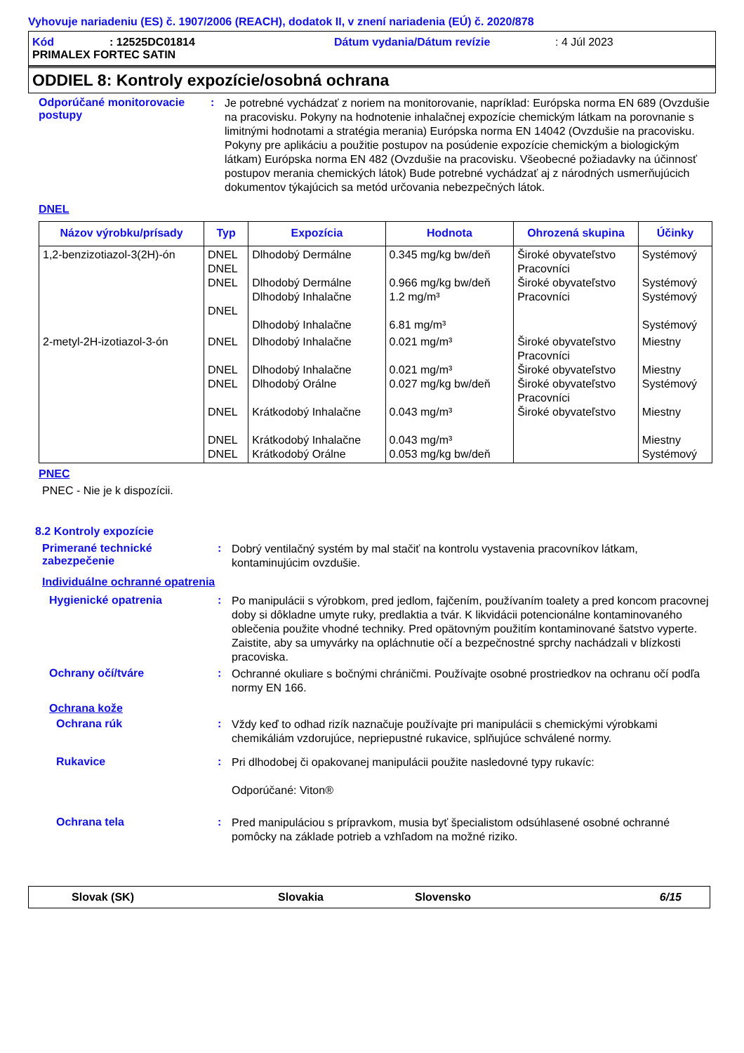Vyhovuje nariadeniu (ES) č. 1907/2006 (REACH), dodatok II, v znení nariadenia (EÚ) č. 2020/878
Kód: 12525DC01814 Dátum vydania/Dátum revízie: 4 Júl 2023
PRIMALEX FORTEC SATIN
ODDIEL 8: Kontroly expozície/osobná ochrana
Odporúčané monitorovacie postupy
:
Je potrebné vychádzať z noriem na monitorovanie, napríklad: Európska norma EN 689 (Ovzdušie na pracovisku. Pokyny na hodnotenie inhalačnej expozície chemickým látkam na porovnanie s limitnými hodnotami a stratégia merania) Európska norma EN 14042 (Ovzdušie na pracovisku. Pokyny pre aplikáciu a použitie postupov na posúdenie expozície chemickým a biologickým látkam) Európska norma EN 482 (Ovzdušie na pracovisku. Všeobecné požiadavky na účinnosť postupov merania chemických látok) Bude potrebné vychádzať aj z národných usmerňujúcich dokumentov týkajúcich sa metód určovania nebezpečných látok.
DNEL
| Názov výrobku/prísady | Typ | Expozícia | Hodnota | Ohrozená skupina | Účinky |
| --- | --- | --- | --- | --- | --- |
| 1,2-benzizotiazol-3(2H)-ón | DNEL DNEL DNEL DNEL | Dlhodobý Dermálne Dlhodobý Dermálne Dlhodobý Inhalačne Dlhodobý Inhalačne | 0.345 mg/kg bw/deň 0.966 mg/kg bw/deň 1.2 mg/m³ 6.81 mg/m³ | Široké obyvateľstvo Pracovníci Široké obyvateľstvo Pracovníci | Systémový Systémový Systémový Systémový |
| 2-metyl-2H-izotiazol-3-ón | DNEL DNEL DNEL DNEL DNEL DNEL | Dlhodobý Inhalačne Dlhodobý Inhalačne Dlhodobý Orálne Krátkodobý Inhalačne Krátkodobý Inhalačne Krátkodobý Orálne | 0.021 mg/m³ 0.021 mg/m³ 0.027 mg/kg bw/deň 0.043 mg/m³ 0.043 mg/m³ 0.053 mg/kg bw/deň | Široké obyvateľstvo Pracovníci Široké obyvateľstvo Široké obyvateľstvo Pracovníci Široké obyvateľstvo | Miestny Miestny Systémový Miestny Miestny Systémový |
PNEC
PNEC - Nie je k dispozícii.
8.2 Kontroly expozície
Primerané technické zabezpečenie
:
Dobrý ventilačný systém by mal stačiť na kontrolu vystavenia pracovníkov látkam, kontaminujúcim ovzdušie.
Individuálne ochranné opatrenia
Hygienické opatrenia :
Po manipulácii s výrobkom, pred jedlom, fajčením, používaním toalety a pred koncom pracovnej doby si dôkladne umyte ruky, predlaktia a tvár. K likvidácii potencionálne kontaminovaného oblečenia použite vhodné techniky. Pred opätovným použitím kontaminované šatstvo vyperte. Zaistite, aby sa umyvárky na opláchnutie očí a bezpečnostné sprchy nachádzali v blízkosti pracoviska.
Ochrany očí/tváre :
Ochranné okuliare s bočnými chráničmi. Používajte osobné prostriedkov na ochranu očí podľa normy EN 166.
Ochrana kože
Ochrana rúk :
Vždy keď to odhad rizík naznačuje používajte pri manipulácii s chemickými výrobkami chemikáliám vzdorujúce, nepriepustné rukavice, splňujúce schválené normy.
Rukavice :
Pri dlhodobej či opakovanej manipulácii použite nasledovné typy rukavíc:
Odporúčané: Viton®
Ochrana tela :
Pred manipuláciou s prípravkom, musia byť špecialistom odsúhlasené osobné ochranné pomôcky na základe potrieb a vzhľadom na možné riziko.
Slovak (SK) Slovakia Slovensko 6/15